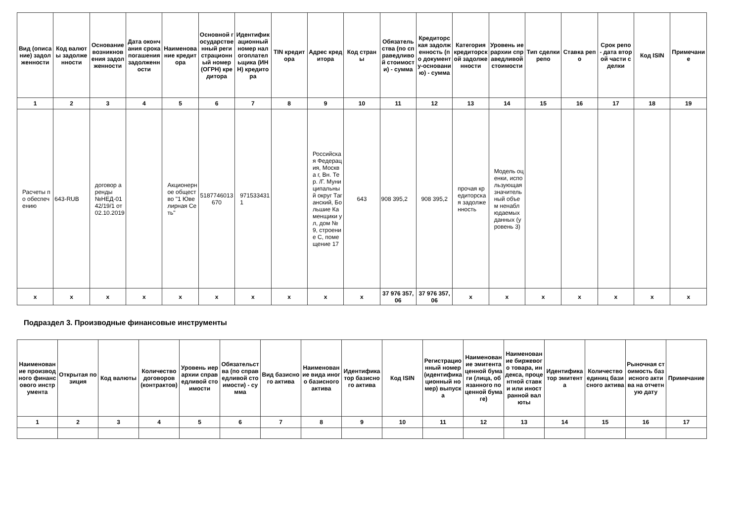| Вид (описание) задолженности | Код валюты задолженности | Основание возникновения задолженности | Дата окончания срока погашения задолженности | Наименование кредитора | Основной государственный регистрационный номер (ОГРН) кредитора | Идентификационный номер налогоплательщика (ИНН) кредитора | TIN кредитора | Адрес кредитора | Код страны | Обязательства (по справедливой стоимости) - сумма | Кредиторская задолженность (по документу-основанию) - сумма | Категория кредиторской задолженности | Уровень иерархии справедливой стоимости | Тип сделки репо | Ставка репо | Срок репо - дата второй части сделки | Код ISIN | Примечание |
| --- | --- | --- | --- | --- | --- | --- | --- | --- | --- | --- | --- | --- | --- | --- | --- | --- | --- | --- |
| 1 | 2 | 3 | 4 | 5 | 6 | 7 | 8 | 9 | 10 | 11 | 12 | 13 | 14 | 15 | 16 | 17 | 18 | 19 |
| Расчеты по обеспечению | 643-RUB | договор аренды №НЕД-0142/19/1 от 02.10.2019 | | Акционерное общество "1 Ювелирная Сеть" | 5187746013670 | 9715334311 | | Российская Федерация, Москва г, Вн. Тер. /Г. Муниципальный округ Таганский, Большие Каменщики ул, дом № 9, строение С, помещение 17 | 643 | 908 395,2 | 908 395,2 | прочая кредиторская задолженность | Модель оценки, использующая значительный объем ненаблюдаемых данных (уровень 3) | | | | | |
| x | x | x | x | x | x | x | x | x | x | 37 976 357,06 | 37 976 357,06 | x | x | x | x | x | x | x |
Подраздел 3. Производные финансовые инструменты
| Наименование производного финансового инструмента | Открытая позиция | Код валюты | Количество договоров (контрактов) | Уровень иерархии справедливой стоимости | Обязательства (по справедливой стоимости) - сумма | Вид базисного актива | Наименование вида иного базисного актива | Идентификатор базисного актива | Код ISIN | Регистрационный номер (идентификационный номер) выпуска | Наименование эмитента ценной бумаги (лица, обязанного по ценной бумаге) | Наименование биржевого товара, индекса, процентной ставки или иностранной валюты | Идентификатор эмитента | Количество единиц базисного актива | Рыночная стоимость базисного актива на отчетную дату | Примечание |
| --- | --- | --- | --- | --- | --- | --- | --- | --- | --- | --- | --- | --- | --- | --- | --- | --- |
| 1 | 2 | 3 | 4 | 5 | 6 | 7 | 8 | 9 | 10 | 11 | 12 | 13 | 14 | 15 | 16 | 17 |